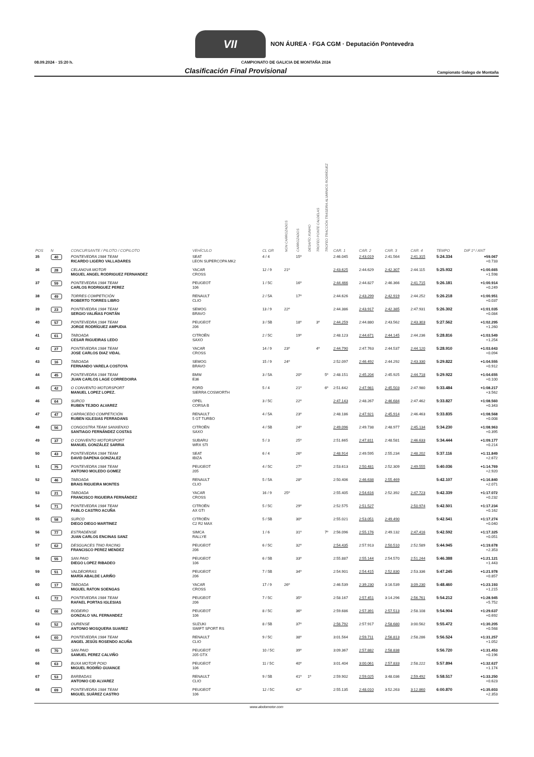VII NON ÁUREA · FGA CGM · Deputación Pontevedra
08.09.2024 · 15:20 h. CAMPIONATO DE GALICIA DE MONTAÑA 2024
Clasificación Final Provisional Campionato Galego de Montaña
| POS | N | CONCURSANTE / PILOTO / COPILOTO | VEHÍCULO | CL GR | NON CARROZADOS | CARROZADOS | DESAFÍO XUNHO | TROFEO PONTE CALDELAS | TROFEO TRACCIÓN TRASEIRA ALUMINIOS RODRÍGUEZ | CAR. 1 | CAR. 2 | CAR. 3 | CAR. 4 | TEMPO | DIF 1º / ANT |
| --- | --- | --- | --- | --- | --- | --- | --- | --- | --- | --- | --- | --- | --- | --- | --- |
| 35 | 40 | PONTEVEDRA 1984 TEAM RICARDO LIGERO VALLADARES | SEAT LEON SUPERCOPA MK2 | 4 / 4 | | 15º | | | | 2:46.045 | 2:43.019 | 2:41.564 | 2:41.315 | 5:24.334 | +59.067 +0.733 |
| 36 | 28 | CELANOVA MOTOR MIGUEL ANGEL RODRIGUEZ FERNANDEZ | YACAR CROSS | 12 / 9 | 21º | | | | | 2:43.625 | 2:44.629 | 2:42.307 | 2:44.115 | 5:25.932 | +1:00.665 +1.598 |
| 37 | 59 | PONTEVEDRA 1984 TEAM CARLOS RODRIGUEZ PEREZ | PEUGEOT 106 | 1 / 5C | | 16º | | | | 2:44.466 | 2:44.827 | 2:46.366 | 2:41.715 | 5:26.181 | +1:00.914 +0.249 |
| 38 | 49 | TORRES COMPETICIÓN ROBERTO TORRES LIBRO | RENAULT CLIO | 2 / 5A | | 17º | | | | 2:44.626 | 2:43.299 | 2:42.919 | 2:44.252 | 5:26.218 | +1:00.951 +0.037 |
| 39 | 23 | PONTEVEDRA 1984 TEAM SERGIO VALIÑAS FONTÁN | SEMOG BRAVO | 13 / 9 | 22º | | | | | 2:44.386 | 2:43.917 | 2:42.385 | 2:47.931 | 5:26.302 | +1:01.035 +0.084 |
| 40 | 57 | PONTEVEDRA 1984 TEAM JORGE RODRÍGUEZ AMPUDIA | PEUGEOT 206 | 3 / 5B | | 18º | | 3º | | 2:44.259 | 2:44.880 | 2:43.562 | 2:43.303 | 5:27.562 | +1:02.295 +1.260 |
| 41 | 61 | TABOADA CESAR RIGUEIRAS LEDO | CITROËN SAXO | 2 / 5C | | 19º | | | | 2:48.123 | 2:44.671 | 2:44.145 | 2:44.236 | 5:28.816 | +1:03.549 +1.254 |
| 42 | 27 | PONTEVEDRA 1984 TEAM JOSE CARLOS DIAZ VIDAL | YACAR CROSS | 14 / 9 | 23º | | | 4º | | 2:44.790 | 2:47.763 | 2:44.537 | 2:44.120 | 5:28.910 | +1:03.643 +0.094 |
| 43 | 16 | TABOADA FERNANDO VARELA COSTOYA | SEMOG BRAVO | 15 / 9 | 24º | | | | | 2:52.097 | 2:46.492 | 2:44.292 | 2:43.330 | 5:29.822 | +1:04.555 +0.912 |
| 44 | 45 | PONTEVEDRA 1984 TEAM JUAN CARLOS LAGE CORREDOIRA | BMW E36 | 3 / 5A | | 20º | | | 5º | 2:48.151 | 2:45.204 | 2:45.925 | 2:44.718 | 5:29.922 | +1:04.655 +0.100 |
| 45 | 42 | O CONVENTO MOTORSPORT MANUEL LOPEZ LOPEZ. | FORD SIERRA COSWORTH | 5 / 4 | | 21º | | | 6º | 2:51.642 | 2:47.981 | 2:45.503 | 2:47.980 | 5:33.484 | +1:08.217 +3.562 |
| 46 | 64 | SURCO RUBEN TEJIDO ALVAREZ | OPEL CORSA B | 3 / 5C | | 22º | | | | 2:47.143 | 2:48.267 | 2:46.684 | 2:47.462 | 5:33.827 | +1:08.560 +0.343 |
| 47 | 47 | CARRACEDO COMPETICIÓN RUBEN IGLESIAS FERRADANS | RENAULT 5 GT TURBO | 4 / 5A | | 23º | | | | 2:48.186 | 2:47.921 | 2:45.914 | 2:46.463 | 5:33.835 | +1:08.568 +0.008 |
| 48 | 56 | CONGOSTRA TEAM SANXENXO SANTIAGO FERNÁNDEZ COSTAS | CITROËN SAXO | 4 / 5B | | 24º | | | | 2:49.096 | 2:49.738 | 2:48.977 | 2:45.134 | 5:34.230 | +1:08.963 +0.395 |
| 49 | 37 | O CONVENTO MOTORSPORT MANUEL GONZÁLEZ SARRIA | SUBARU WRX STI | 5 / 3 | | 25º | | | | 2:51.665 | 2:47.811 | 2:48.581 | 2:46.633 | 5:34.444 | +1:09.177 +0.214 |
| 50 | 43 | PONTEVEDRA 1984 TEAM DAVID DAPENA GONZALEZ | SEAT IBIZA | 6 / 4 | | 26º | | | | 2:48.914 | 2:49.595 | 2:55.234 | 2:48.202 | 5:37.116 | +1:11.849 +2.672 |
| 51 | 75 | PONTEVEDRA 1984 TEAM ANTONIO MOLEDO GOMEZ | PEUGEOT 205 | 4 / 5C | | 27º | | | | 2:53.613 | 2:50.481 | 2:52.309 | 2:49.555 | 5:40.036 | +1:14.769 +2.920 |
| 52 | 46 | TABOADA BRAIS RIGUEIRA MONTES | RENAULT CLIO | 5 / 5A | | 28º | | | | 2:50.406 | 2:46.638 | 2:55.469 | | 5:42.107 | +1:16.840 +2.071 |
| 53 | 21 | TABOADA FRANCISCO RIGUEIRA FERNÁNDEZ | YACAR CROSS | 16 / 9 | 25º | | | | | 2:55.405 | 2:54.616 | 2:52.392 | 2:47.723 | 5:42.339 | +1:17.072 +0.232 |
| 54 | 71 | PONTEVEDRA 1984 TEAM PABLO CASTRO ACUÑA | CITROËN AX GTI | 5 / 5C | | 29º | | | | 2:52.575 | 2:51.527 | | 2:50.974 | 5:42.501 | +1:17.234 +0.162 |
| 55 | 58 | SURCO DIEGO DIEGO MARTINEZ | CITROËN C2 R2 MAX | 5 / 5B | | 30º | | | | 2:55.021 | 2:53.051 | 2:49.490 | | 5:42.541 | +1:17.274 +0.040 |
| 56 | 77 | ESTRADENSE JUAN CARLOS ENCINAS SANZ | SIMCA RALLYE | 1 / 6 | | 31º | | | 7º | 2:56.096 | 2:55.176 | 2:49.132 | 2:47.416 | 5:42.592 | +1:17.325 +0.051 |
| 57 | 62 | DESGUACES TINO RACING FRANCISCO PEREZ MENDEZ | PEUGEOT 206 | 6 / 5C | | 32º | | | | 2:54.435 | 2:57.913 | 2:50.510 | 2:52.589 | 5:44.945 | +1:19.678 +2.353 |
| 58 | 55 | SAN PAIO DIEGO LOPEZ RIBADEO | PEUGEOT 106 | 6 / 5B | | 33º | | | | 2:55.887 | 2:55.144 | 2:54.570 | 2:51.244 | 5:46.388 | +1:21.121 +1.443 |
| 59 | 51 | VALDEORRAS MARÍA ABALDE LARIÑO | PEUGEOT 206 | 7 / 5B | | 34º | | | | 2:54.901 | 2:54.415 | 2:52.830 | 2:53.336 | 5:47.245 | +1:21.978 +0.857 |
| 60 | 17 | TABOADA MIGUEL RATON SOENGAS | YACAR CROSS | 17 / 9 | 26º | | | | | 2:46.539 | 2:39.230 | 3:16.539 | 3:09.230 | 5:48.460 | +1:23.193 +1.215 |
| 61 | 72 | PONTEVEDRA 1984 TEAM RAFAEL PORTAS IGLESIAS | PEUGEOT 206 | 7 / 5C | | 35º | | | | 2:58.167 | 2:57.451 | 3:14.296 | 2:56.761 | 5:54.212 | +1:28.945 +5.752 |
| 62 | 66 | RODEIRO GONZALO VAL FERNANDEZ | PEUGEOT 106 | 8 / 5C | | 36º | | | | 2:59.686 | 2:57.391 | 2:57.513 | 2:58.108 | 5:54.904 | +1:29.637 +0.692 |
| 63 | 52 | OURENSE ANTONIO MOSQUERA SUAREZ | SUZUKI SWIFT SPORT RS | 8 / 5B | | 37º | | | | 2:56.792 | 2:57.917 | 2:58.680 | 3:00.562 | 5:55.472 | +1:30.205 +0.568 |
| 64 | 60 | PONTEVEDRA 1984 TEAM ANGEL JESÚS ROSENDO ACUÑA | RENAULT CLIO | 9 / 5C | | 38º | | | | 3:01.564 | 2:59.711 | 2:56.813 | 2:58.286 | 5:56.524 | +1:31.257 +1.052 |
| 65 | 70 | SAN PAIO SAMUEL PEREZ CALVIÑO | PEUGEOT 205 GTX | 10 / 5C | | 39º | | | | 3:09.367 | 2:57.882 | 2:58.838 | | 5:56.720 | +1:31.453 +0.196 |
| 66 | 63 | BUXA MOTOR POIO MIGUEL RODIÑO GUIANCE | PEUGEOT 106 | 11 / 5C | | 40º | | | | 3:01.404 | 3:00.061 | 2:57.833 | 2:58.222 | 5:57.894 | +1:32.627 +1.174 |
| 67 | 53 | BARBADAS ANTONIO CID ALVAREZ | RENAULT CLIO | 9 / 5B | | 41º | 1º | | | 2:59.902 | 2:59.025 | 3:48.036 | 2:59.492 | 5:58.517 | +1:33.250 +0.623 |
| 68 | 69 | PONTEVEDRA 1984 TEAM MIGUEL SUÁREZ CASTRO | PEUGEOT 106 | 12 / 5C | | 42º | | | | 2:55.135 | 2:48.010 | 3:52.263 | 3:12.860 | 6:00.870 | +1:35.603 +2.353 |
www.alodomotor.com